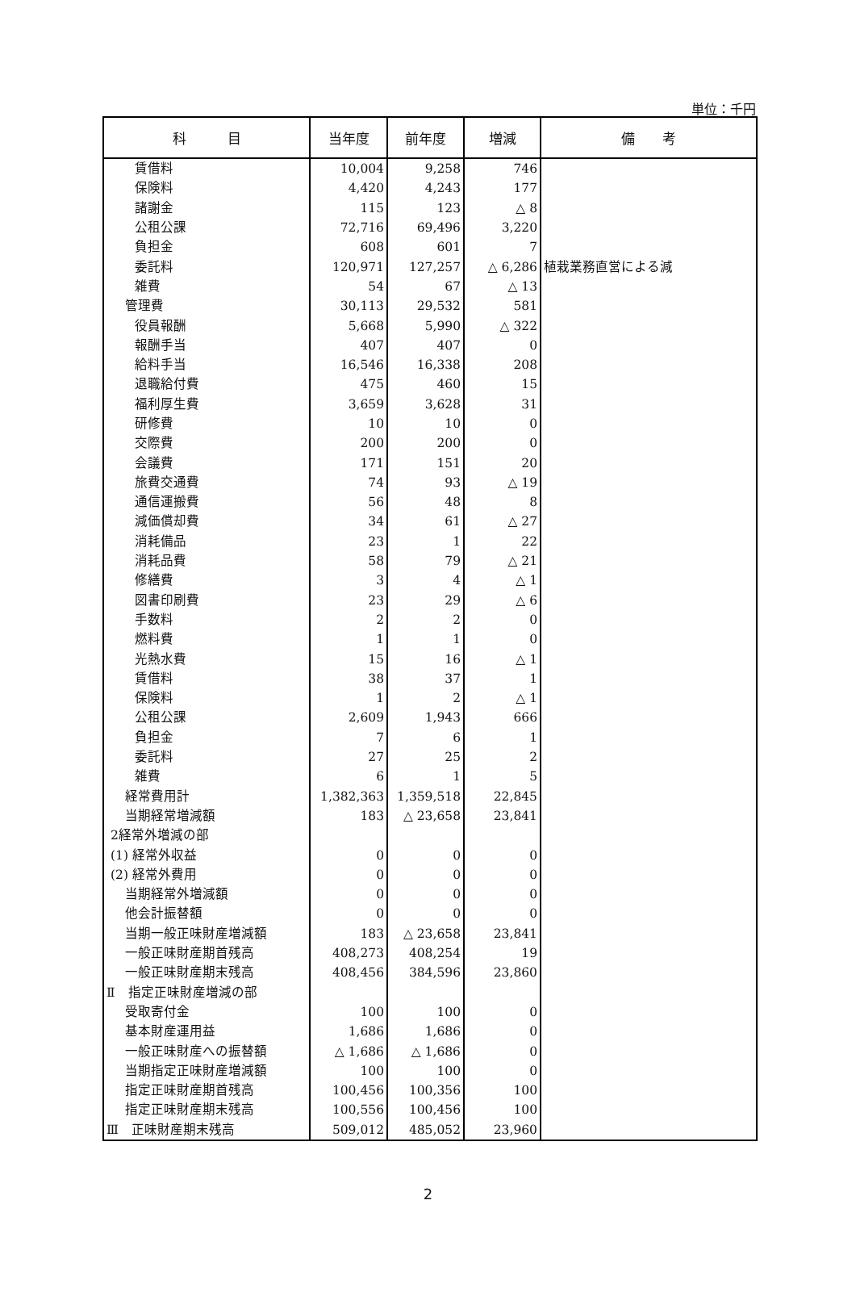単位：千円
| 科 目 | 当年度 | 前年度 | 増減 | 備 考 |
| --- | --- | --- | --- | --- |
| 賃借料 | 10,004 | 9,258 | 746 | |
| 保険料 | 4,420 | 4,243 | 177 | |
| 諸謝金 | 115 | 123 | △ 8 | |
| 公租公課 | 72,716 | 69,496 | 3,220 | |
| 負担金 | 608 | 601 | 7 | |
| 委託料 | 120,971 | 127,257 | △ 6,286 | 植栽業務直営による減 |
| 雑費 | 54 | 67 | △ 13 | |
| 管理費 | 30,113 | 29,532 | 581 | |
| 役員報酬 | 5,668 | 5,990 | △ 322 | |
| 報酬手当 | 407 | 407 | 0 | |
| 給料手当 | 16,546 | 16,338 | 208 | |
| 退職給付費 | 475 | 460 | 15 | |
| 福利厚生費 | 3,659 | 3,628 | 31 | |
| 研修費 | 10 | 10 | 0 | |
| 交際費 | 200 | 200 | 0 | |
| 会議費 | 171 | 151 | 20 | |
| 旅費交通費 | 74 | 93 | △ 19 | |
| 通信運搬費 | 56 | 48 | 8 | |
| 減価償却費 | 34 | 61 | △ 27 | |
| 消耗備品 | 23 | 1 | 22 | |
| 消耗品費 | 58 | 79 | △ 21 | |
| 修繕費 | 3 | 4 | △ 1 | |
| 図書印刷費 | 23 | 29 | △ 6 | |
| 手数料 | 2 | 2 | 0 | |
| 燃料費 | 1 | 1 | 0 | |
| 光熱水費 | 15 | 16 | △ 1 | |
| 賃借料 | 38 | 37 | 1 | |
| 保険料 | 1 | 2 | △ 1 | |
| 公租公課 | 2,609 | 1,943 | 666 | |
| 負担金 | 7 | 6 | 1 | |
| 委託料 | 27 | 25 | 2 | |
| 雑費 | 6 | 1 | 5 | |
| 経常費用計 | 1,382,363 | 1,359,518 | 22,845 | |
| 当期経常増減額 | 183 | △ 23,658 | 23,841 | |
| 2経常外増減の部 | | | | |
| (1) 経常外収益 | 0 | 0 | 0 | |
| (2) 経常外費用 | 0 | 0 | 0 | |
| 当期経常外増減額 | 0 | 0 | 0 | |
| 他会計振替額 | 0 | 0 | 0 | |
| 当期一般正味財産増減額 | 183 | △ 23,658 | 23,841 | |
| 一般正味財産期首残高 | 408,273 | 408,254 | 19 | |
| 一般正味財産期末残高 | 408,456 | 384,596 | 23,860 | |
| Ⅱ 指定正味財産増減の部 | | | | |
| 受取寄付金 | 100 | 100 | 0 | |
| 基本財産運用益 | 1,686 | 1,686 | 0 | |
| 一般正味財産への振替額 | △ 1,686 | △ 1,686 | 0 | |
| 当期指定正味財産増減額 | 100 | 100 | 0 | |
| 指定正味財産期首残高 | 100,456 | 100,356 | 100 | |
| 指定正味財産期末残高 | 100,556 | 100,456 | 100 | |
| Ⅲ 正味財産期末残高 | 509,012 | 485,052 | 23,960 | |
2